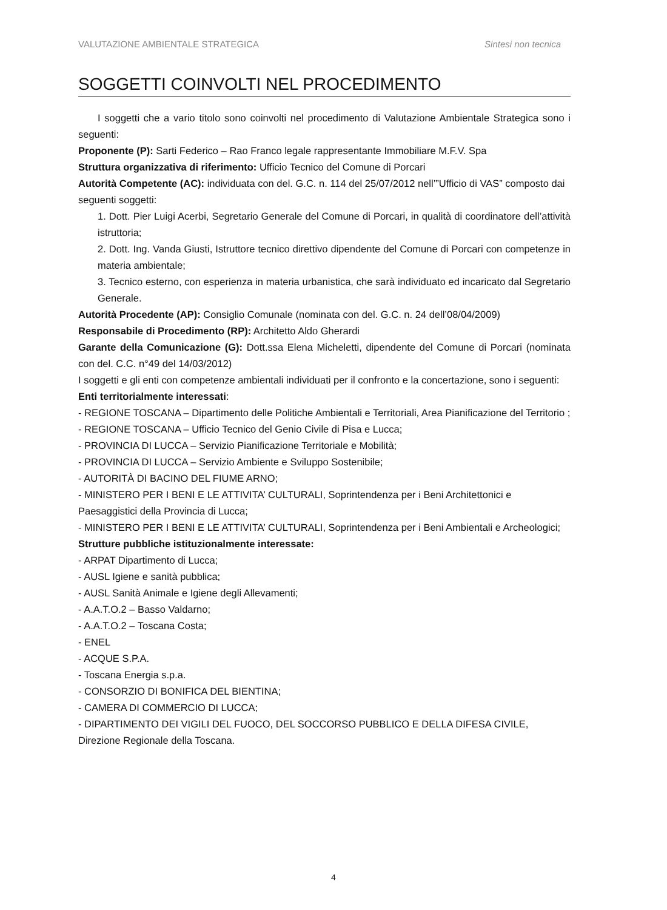VALUTAZIONE AMBIENTALE STRATEGICA Sintesi non tecnica
SOGGETTI COINVOLTI NEL PROCEDIMENTO
I soggetti che a vario titolo sono coinvolti nel procedimento di Valutazione Ambientale Strategica sono i seguenti:
Proponente (P): Sarti Federico – Rao Franco legale rappresentante Immobiliare M.F.V. Spa
Struttura organizzativa di riferimento: Ufficio Tecnico del Comune di Porcari
Autorità Competente (AC): individuata con del. G.C. n. 114 del 25/07/2012 nell’”Ufficio di VAS” composto dai seguenti soggetti:
1. Dott. Pier Luigi Acerbi, Segretario Generale del Comune di Porcari, in qualità di coordinatore dell’attività istruttoria;
2. Dott. Ing. Vanda Giusti, Istruttore tecnico direttivo dipendente del Comune di Porcari con competenze in materia ambientale;
3. Tecnico esterno, con esperienza in materia urbanistica, che sarà individuato ed incaricato dal Segretario Generale.
Autorità Procedente (AP): Consiglio Comunale (nominata con del. G.C. n. 24 dell’08/04/2009)
Responsabile di Procedimento (RP): Architetto Aldo Gherardi
Garante della Comunicazione (G): Dott.ssa Elena Micheletti, dipendente del Comune di Porcari (nominata con del. C.C. n°49 del 14/03/2012)
I soggetti e gli enti con competenze ambientali individuati per il confronto e la concertazione, sono i seguenti:
Enti territorialmente interessati:
- REGIONE TOSCANA – Dipartimento delle Politiche Ambientali e Territoriali, Area Pianificazione del Territorio ;
- REGIONE TOSCANA – Ufficio Tecnico del Genio Civile di Pisa e Lucca;
- PROVINCIA DI LUCCA – Servizio Pianificazione Territoriale e Mobilità;
- PROVINCIA DI LUCCA – Servizio Ambiente e Sviluppo Sostenibile;
- AUTORITÀ DI BACINO DEL FIUME ARNO;
- MINISTERO PER I BENI E LE ATTIVITA’ CULTURALI, Soprintendenza per i Beni Architettonici e Paesaggistici della Provincia di Lucca;
- MINISTERO PER I BENI E LE ATTIVITA’ CULTURALI, Soprintendenza per i Beni Ambientali e Archeologici;
Strutture pubbliche istituzionalmente interessate:
- ARPAT Dipartimento di Lucca;
- AUSL Igiene e sanità pubblica;
- AUSL Sanità Animale e Igiene degli Allevamenti;
- A.A.T.O.2 – Basso Valdarno;
- A.A.T.O.2 – Toscana Costa;
- ENEL
- ACQUE S.P.A.
- Toscana Energia s.p.a.
- CONSORZIO DI BONIFICA DEL BIENTINA;
- CAMERA DI COMMERCIO DI LUCCA;
- DIPARTIMENTO DEI VIGILI DEL FUOCO, DEL SOCCORSO PUBBLICO E DELLA DIFESA CIVILE, Direzione Regionale della Toscana.
4